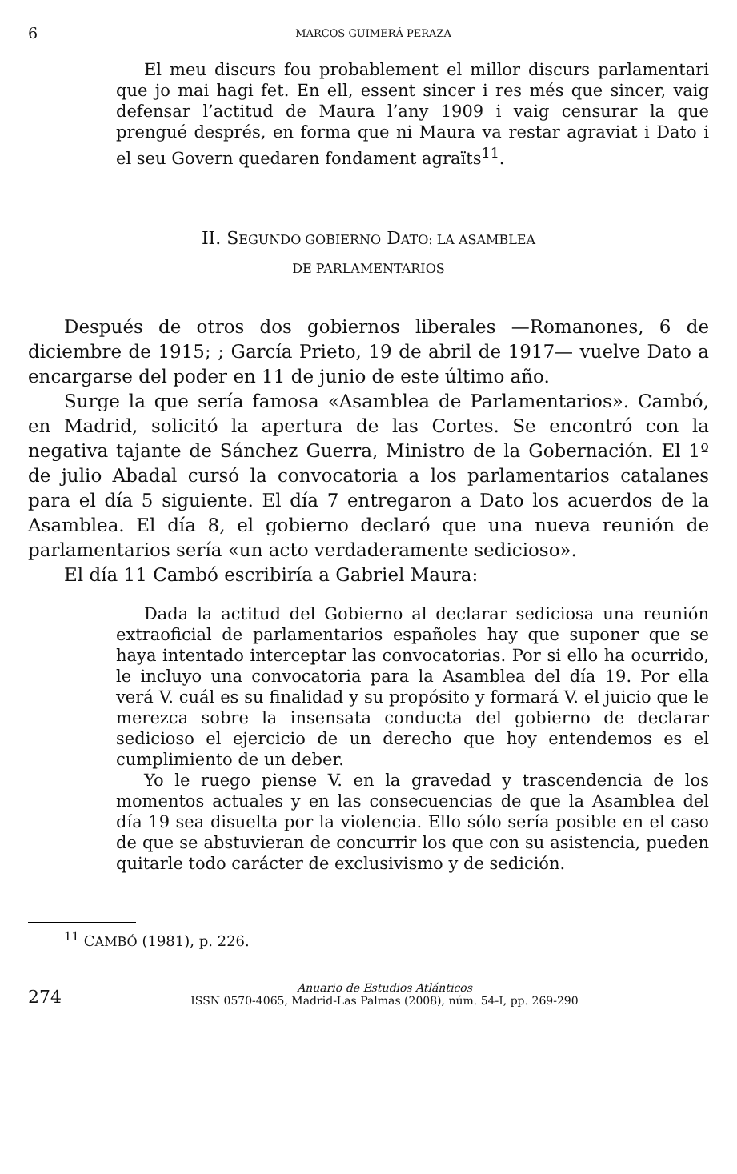6 MARCOS GUIMERÁ PERAZA
El meu discurs fou probablement el millor discurs parlamentari que jo mai hagi fet. En ell, essent sincer i res més que sincer, vaig defensar l’actitud de Maura l’any 1909 i vaig censurar la que prengué després, en forma que ni Maura va restar agraviat i Dato i el seu Govern quedaren fondament agraïts<sup>11</sup>.
II. SEGUNDO GOBIERNO DATO: LA ASAMBLEA
DE PARLAMENTARIOS
Después de otros dos gobiernos liberales —Romanones, 6 de diciembre de 1915; ; García Prieto, 19 de abril de 1917— vuelve Dato a encargarse del poder en 11 de junio de este último año.
Surge la que sería famosa «Asamblea de Parlamentarios». Cambó, en Madrid, solicitó la apertura de las Cortes. Se encontró con la negativa tajante de Sánchez Guerra, Ministro de la Gobernación. El 1º de julio Abadal cursó la convocatoria a los parlamentarios catalanes para el día 5 siguiente. El día 7 entregaron a Dato los acuerdos de la Asamblea. El día 8, el gobierno declaró que una nueva reunión de parlamentarios sería «un acto verdaderamente sedicioso».
El día 11 Cambó escribiría a Gabriel Maura:
Dada la actitud del Gobierno al declarar sediciosa una reunión extraoficial de parlamentarios españoles hay que suponer que se haya intentado interceptar las convocatorias. Por si ello ha ocurrido, le incluyo una convocatoria para la Asamblea del día 19. Por ella verá V. cuál es su finalidad y su propósito y formará V. el juicio que le merezca sobre la insensata conducta del gobierno de declarar sedicioso el ejercicio de un derecho que hoy entendemos es el cumplimiento de un deber.
Yo le ruego piense V. en la gravedad y trascendencia de los momentos actuales y en las consecuencias de que la Asamblea del día 19 sea disuelta por la violencia. Ello sólo sería posible en el caso de que se abstuvieran de concurrir los que con su asistencia, pueden quitarle todo carácter de exclusivismo y de sedición.
<sup>11</sup> CAMBÓ (1981), p. 226.
274
Anuario de Estudios Atlánticos
ISSN 0570-4065, Madrid-Las Palmas (2008), núm. 54-I, pp. 269-290